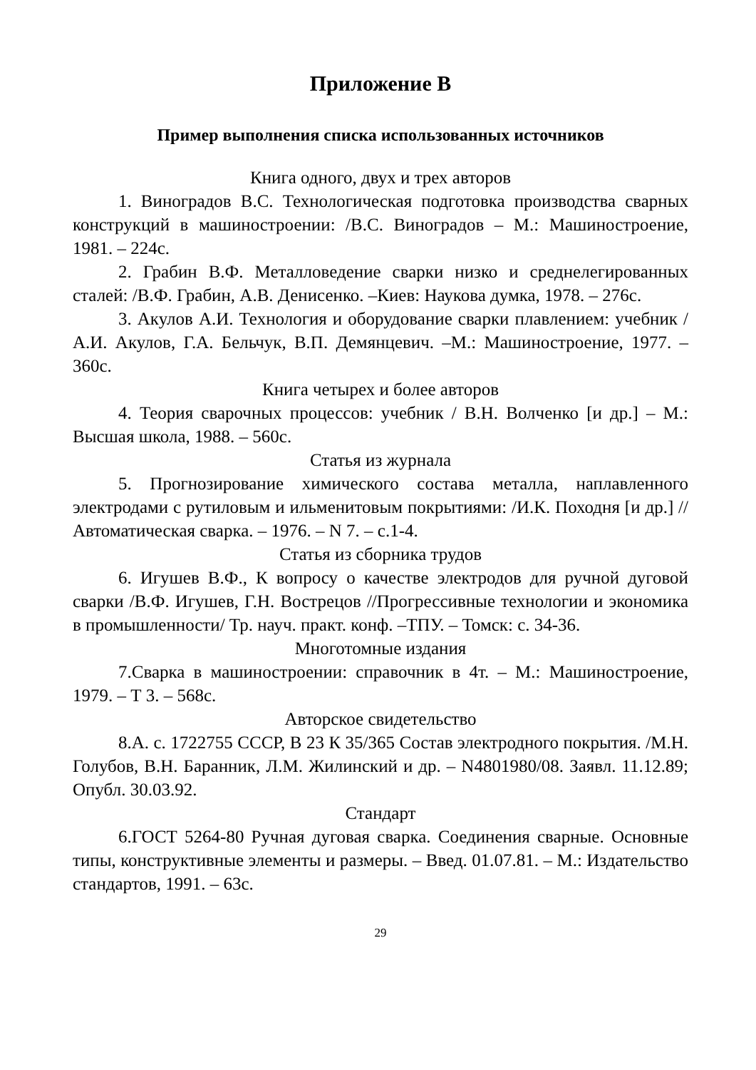Приложение В
Пример выполнения списка использованных источников
Книга одного, двух и трех авторов
1. Виноградов В.С. Технологическая подготовка производства сварных конструкций в машиностроении: /В.С. Виноградов – М.: Машиностроение, 1981. – 224с.
2. Грабин В.Ф. Металловедение сварки низко и среднелегированных сталей: /В.Ф. Грабин, А.В. Денисенко. –Киев: Наукова думка, 1978. – 276с.
3. Акулов А.И. Технология и оборудование сварки плавлением: учебник /А.И. Акулов, Г.А. Бельчук, В.П. Демянцевич. –М.: Машиностроение, 1977. – 360с.
Книга четырех и более авторов
4. Теория сварочных процессов: учебник / В.Н. Волченко [и др.] – М.: Высшая школа, 1988. – 560с.
Статья из журнала
5. Прогнозирование химического состава металла, наплавленного электродами с рутиловым и ильменитовым покрытиями: /И.К. Походня [и др.] // Автоматическая сварка. – 1976. – N 7. – с.1-4.
Статья из сборника трудов
6. Игушев В.Ф., К вопросу о качестве электродов для ручной дуговой сварки /В.Ф. Игушев, Г.Н. Вострецов //Прогрессивные технологии и экономика в промышленности/ Тр. науч. практ. конф. –ТПУ. – Томск: с. 34-36.
Многотомные издания
7.Сварка в машиностроении: справочник в 4т. – М.: Машиностроение, 1979. – Т 3. – 568с.
Авторское свидетельство
8.А. с. 1722755 СССР, В 23 К 35/365 Состав электродного покрытия. /М.Н. Голубов, В.Н. Баранник, Л.М. Жилинский и др. – N4801980/08. Заявл. 11.12.89; Опубл. 30.03.92.
Стандарт
6.ГОСТ 5264-80 Ручная дуговая сварка. Соединения сварные. Основные типы, конструктивные элементы и размеры. – Введ. 01.07.81. – М.: Издательство стандартов, 1991. – 63с.
29